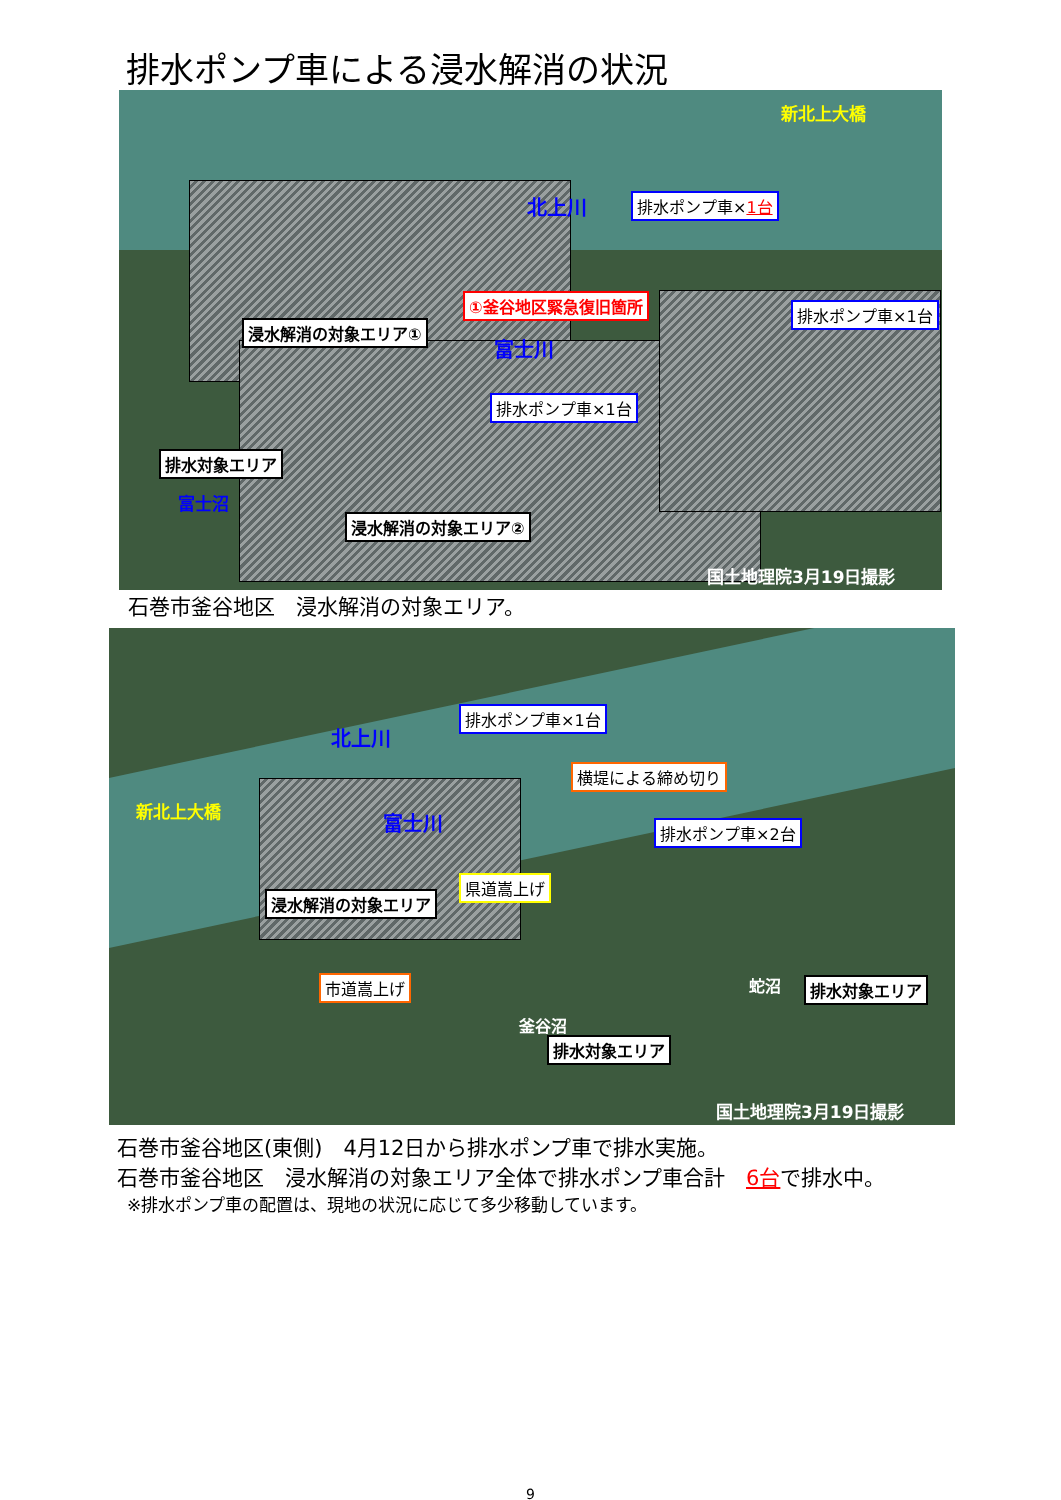排水ポンプ車による浸水解消の状況
新北上大橋
北上川 排水ポンプ車×1台
①釜谷地区緊急復旧箇所 排水ポンプ車×1台
浸水解消の対象エリア①
富士川
排水ポンプ車×1台
排水対象エリア
富士沼
浸水解消の対象エリア②
国土地理院3月19日撮影
石巻市釜谷地区　浸水解消の対象エリア。
北上川
排水ポンプ車×1台
横堤による締め切り
新北上大橋 富士川 排水ポンプ車×2台
県道嵩上げ
浸水解消の対象エリア
市道嵩上げ 蛇沼 排水対象エリア
釜谷沼
排水対象エリア
国土地理院3月19日撮影
石巻市釜谷地区(東側)　4月12日から排水ポンプ車で排水実施。
石巻市釜谷地区　浸水解消の対象エリア全体で排水ポンプ車合計　6台で排水中。
※排水ポンプ車の配置は、現地の状況に応じて多少移動しています。
9